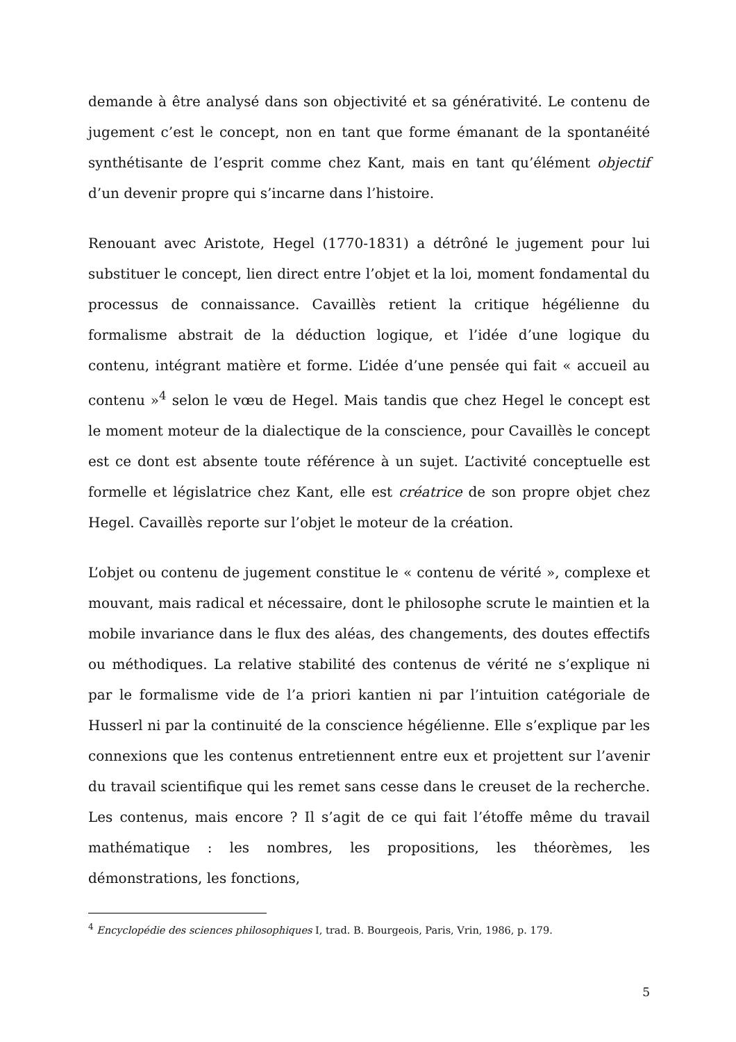demande à être analysé dans son objectivité et sa générativité. Le contenu de jugement c’est le concept, non en tant que forme émanant de la spontanéité synthétisante de l’esprit comme chez Kant, mais en tant qu’élément objectif d’un devenir propre qui s’incarne dans l’histoire.
Renouant avec Aristote, Hegel (1770-1831) a détrôné le jugement pour lui substituer le concept, lien direct entre l’objet et la loi, moment fondamental du processus de connaissance. Cavaillès retient la critique hégélienne du formalisme abstrait de la déduction logique, et l’idée d’une logique du contenu, intégrant matière et forme. L’idée d’une pensée qui fait « accueil au contenu »<sup>4</sup> selon le vœu de Hegel. Mais tandis que chez Hegel le concept est le moment moteur de la dialectique de la conscience, pour Cavaillès le concept est ce dont est absente toute référence à un sujet. L’activité conceptuelle est formelle et législatrice chez Kant, elle est créatrice de son propre objet chez Hegel. Cavaillès reporte sur l’objet le moteur de la création.
L’objet ou contenu de jugement constitue le « contenu de vérité », complexe et mouvant, mais radical et nécessaire, dont le philosophe scrute le maintien et la mobile invariance dans le flux des aléas, des changements, des doutes effectifs ou méthodiques. La relative stabilité des contenus de vérité ne s’explique ni par le formalisme vide de l’a priori kantien ni par l’intuition catégoriale de Husserl ni par la continuité de la conscience hégélienne. Elle s’explique par les connexions que les contenus entretiennent entre eux et projettent sur l’avenir du travail scientifique qui les remet sans cesse dans le creuset de la recherche. Les contenus, mais encore ? Il s’agit de ce qui fait l’étoffe même du travail mathématique : les nombres, les propositions, les théorèmes, les démonstrations, les fonctions,
<sup>4</sup> Encyclopédie des sciences philosophiques I, trad. B. Bourgeois, Paris, Vrin, 1986, p. 179.
5